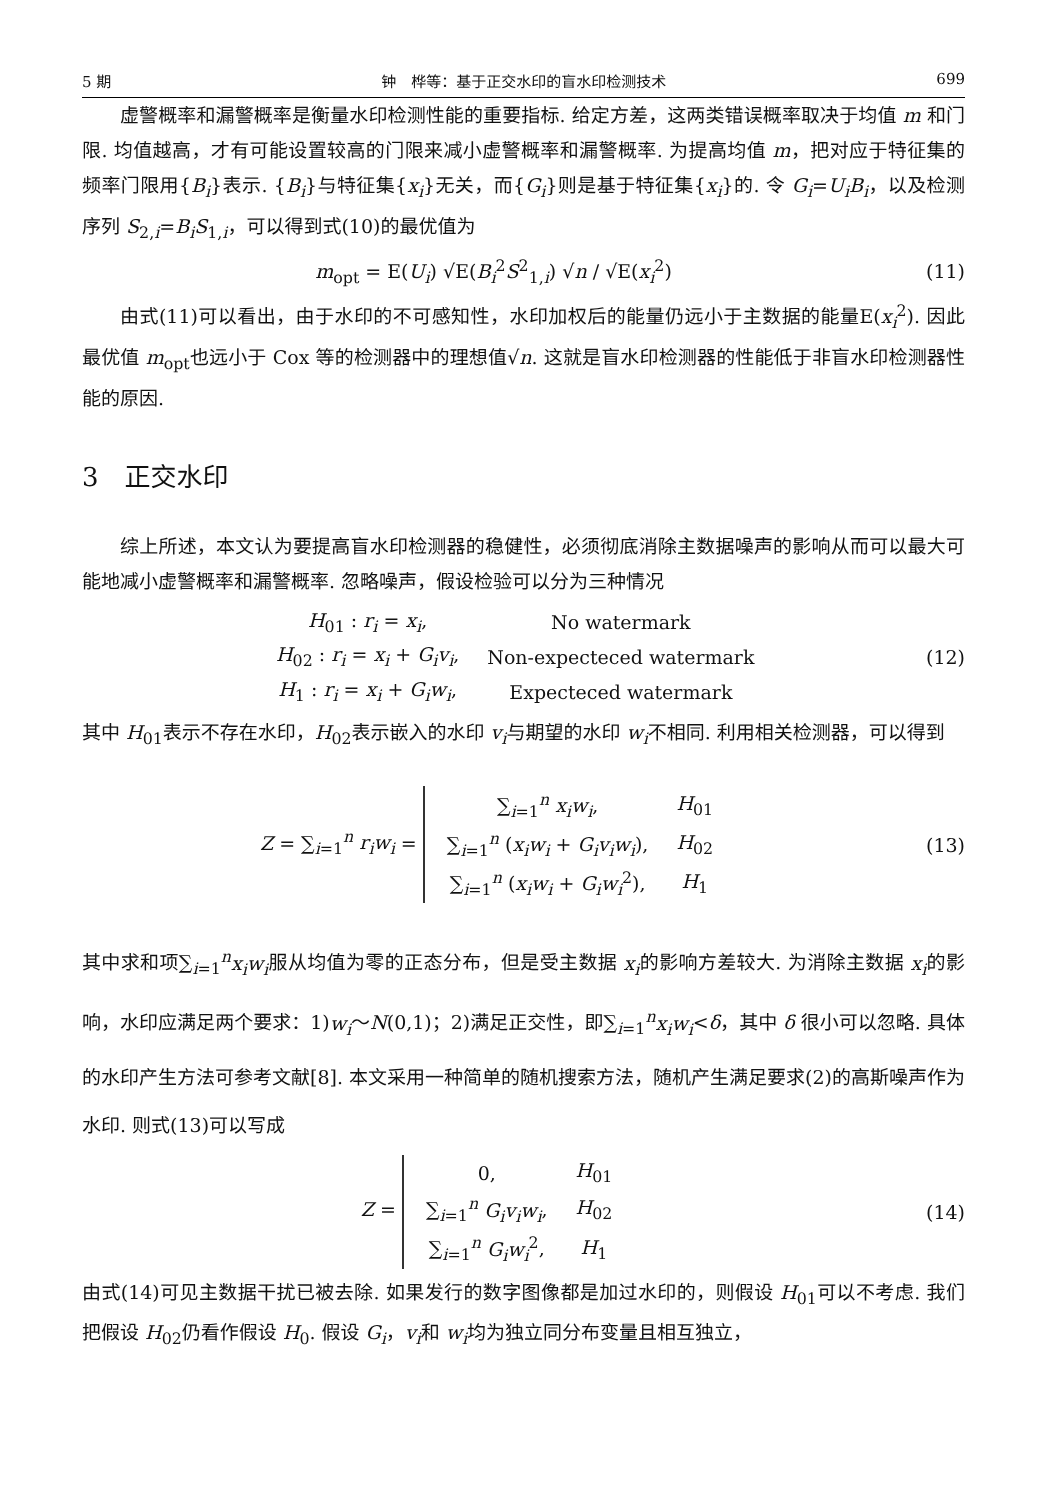5 期 钟　桦等：基于正交水印的盲水印检测技术 699
虚警概率和漏警概率是衡量水印检测性能的重要指标. 给定方差，这两类错误概率取决于均值 m 和门限. 均值越高，才有可能设置较高的门限来减小虚警概率和漏警概率. 为提高均值 m，把对应于特征集的频率门限用{B<sub>i</sub>}表示. {B<sub>i</sub>}与特征集{x<sub>i</sub>}无关，而{G<sub>i</sub>}则是基于特征集{x<sub>i</sub>}的. 令 G<sub>i</sub>=U<sub>i</sub>B<sub>i</sub>，以及检测序列 S<sub>2,i</sub>=B<sub>i</sub>S<sub>1,i</sub>，可以得到式(10)的最优值为
m<sub>opt</sub> = E(U<sub>i</sub>) √E(B<sub>i</sub><sup>2</sup>S<sup>2</sup><sub>1,i</sub>) √n / √E(x<sub>i</sub><sup>2</sup>)
(11)
由式(11)可以看出，由于水印的不可感知性，水印加权后的能量仍远小于主数据的能量E(x<sub>i</sub><sup>2</sup>). 因此最优值 m<sub>opt</sub>也远小于 Cox 等的检测器中的理想值√n. 这就是盲水印检测器的性能低于非盲水印检测器性能的原因.
3　正交水印
综上所述，本文认为要提高盲水印检测器的稳健性，必须彻底消除主数据噪声的影响从而可以最大可能地减小虚警概率和漏警概率. 忽略噪声，假设检验可以分为三种情况
| H<sub>01</sub> : r<sub>i</sub> = x<sub>i</sub> , | No watermark |
| H<sub>02</sub> : r<sub>i</sub> = x<sub>i</sub> + G<sub>i</sub>v<sub>i</sub> , | Non-expecteced watermark |
| H<sub>1</sub> : r<sub>i</sub> = x<sub>i</sub> + G<sub>i</sub>w<sub>i</sub> , | Expecteced watermark |
(12)
其中 H<sub>01</sub>表示不存在水印，H<sub>02</sub>表示嵌入的水印 v<sub>i</sub>与期望的水印 w<sub>i</sub>不相同. 利用相关检测器，可以得到
Z = ∑<sub>i=1</sub><sup>n</sup> r<sub>i</sub>w<sub>i</sub> =
| ∑<sub>i=1</sub><sup>n</sup> x<sub>i</sub>w<sub>i</sub> , | H<sub>01</sub> |
| ∑<sub>i=1</sub><sup>n</sup> ( x<sub>i</sub>w<sub>i</sub> + G<sub>i</sub>v<sub>i</sub>w<sub>i</sub> ), | H<sub>02</sub> |
| ∑<sub>i=1</sub><sup>n</sup> ( x<sub>i</sub>w<sub>i</sub> + G<sub>i</sub>w<sub>i</sub><sup>2</sup>), | H<sub>1</sub> |
(13)
其中求和项∑<sub>i=1</sub><sup>n</sup>x<sub>i</sub>w<sub>i</sub>服从均值为零的正态分布，但是受主数据 x<sub>i</sub>的影响方差较大. 为消除主数据 x<sub>i</sub>的影响，水印应满足两个要求：1)w<sub>i</sub>～N(0,1)；2)满足正交性，即∑<sub>i=1</sub><sup>n</sup>x<sub>i</sub>w<sub>i</sub><δ，其中 δ 很小可以忽略. 具体的水印产生方法可参考文献[8]. 本文采用一种简单的随机搜索方法，随机产生满足要求(2)的高斯噪声作为水印. 则式(13)可以写成
Z =
| 0, | H<sub>01</sub> |
| ∑<sub>i=1</sub><sup>n</sup> G<sub>i</sub>v<sub>i</sub>w<sub>i</sub> , | H<sub>02</sub> |
| ∑<sub>i=1</sub><sup>n</sup> G<sub>i</sub>w<sub>i</sub><sup>2</sup>, | H<sub>1</sub> |
(14)
由式(14)可见主数据干扰已被去除. 如果发行的数字图像都是加过水印的，则假设 H<sub>01</sub>可以不考虑. 我们把假设 H<sub>02</sub>仍看作假设 H<sub>0</sub>. 假设 G<sub>i</sub>，v<sub>i</sub>和 w<sub>i</sub>均为独立同分布变量且相互独立，